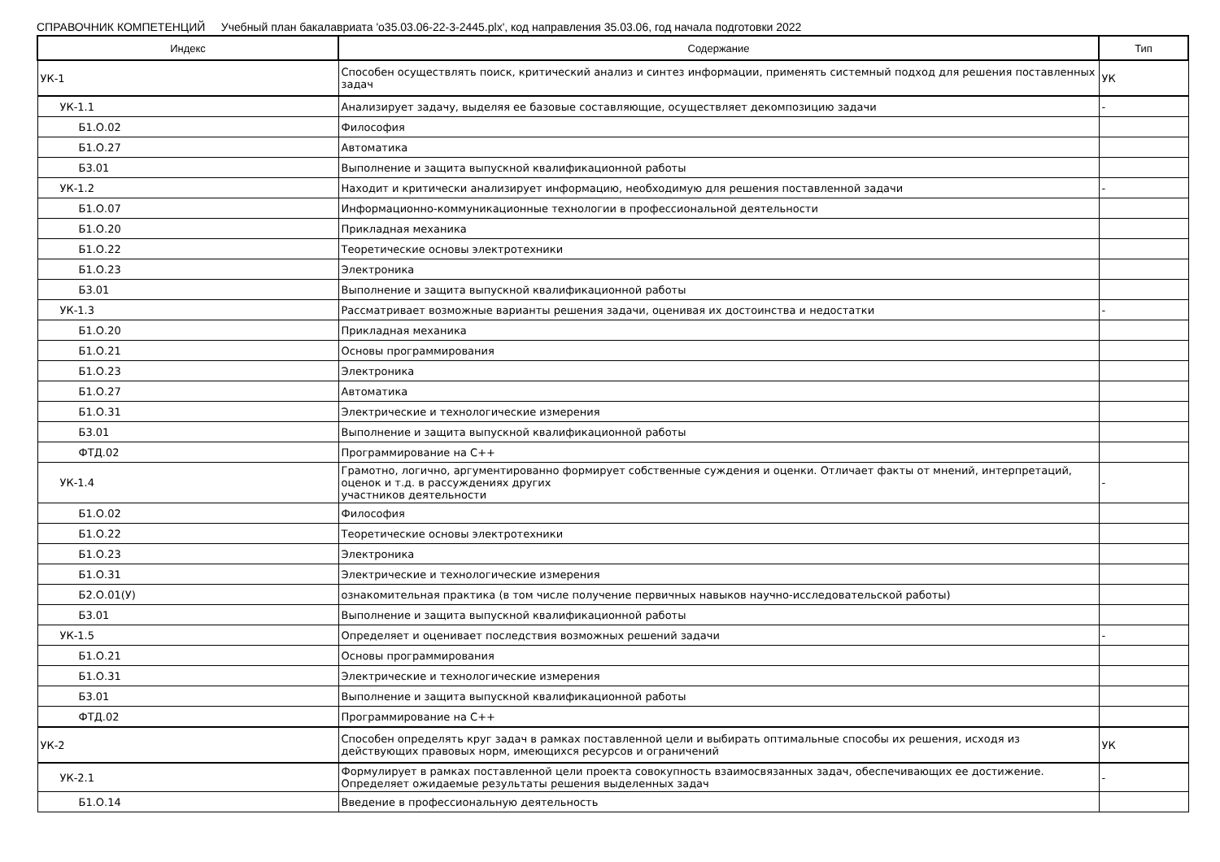СПРАВОЧНИК КОМПЕТЕНЦИЙ Учебный план бакалавриата 'o35.03.06-22-3-2445.plx', код направления 35.03.06, год начала подготовки 2022
| Индекс | Содержание | Тип |
| --- | --- | --- |
| УК-1 | Способен осуществлять поиск, критический анализ и синтез информации, применять системный подход для решения поставленных задач | УК |
| УК-1.1 | Анализирует задачу, выделяя ее базовые составляющие, осуществляет декомпозицию задачи | - |
| Б1.О.02 | Философия | |
| Б1.О.27 | Автоматика | |
| Б3.01 | Выполнение и защита выпускной квалификационной работы | |
| УК-1.2 | Находит и критически анализирует информацию, необходимую для решения поставленной задачи | - |
| Б1.О.07 | Информационно-коммуникационные технологии в профессиональной деятельности | |
| Б1.О.20 | Прикладная механика | |
| Б1.О.22 | Теоретические основы электротехники | |
| Б1.О.23 | Электроника | |
| Б3.01 | Выполнение и защита выпускной квалификационной работы | |
| УК-1.3 | Рассматривает возможные варианты решения задачи, оценивая их достоинства и недостатки | - |
| Б1.О.20 | Прикладная механика | |
| Б1.О.21 | Основы программирования | |
| Б1.О.23 | Электроника | |
| Б1.О.27 | Автоматика | |
| Б1.О.31 | Электрические и технологические измерения | |
| Б3.01 | Выполнение и защита выпускной квалификационной работы | |
| ФТД.02 | Программирование на С++ | |
| УК-1.4 | Грамотно, логично, аргументированно формирует собственные суждения и оценки. Отличает факты от мнений, интерпретаций, оценок и т.д. в рассуждениях других участников деятельности | - |
| Б1.О.02 | Философия | |
| Б1.О.22 | Теоретические основы электротехники | |
| Б1.О.23 | Электроника | |
| Б1.О.31 | Электрические и технологические измерения | |
| Б2.О.01(У) | ознакомительная практика (в том числе получение первичных навыков научно-исследовательской работы) | |
| Б3.01 | Выполнение и защита выпускной квалификационной работы | |
| УК-1.5 | Определяет и оценивает последствия возможных решений задачи | - |
| Б1.О.21 | Основы программирования | |
| Б1.О.31 | Электрические и технологические измерения | |
| Б3.01 | Выполнение и защита выпускной квалификационной работы | |
| ФТД.02 | Программирование на С++ | |
| УК-2 | Способен определять круг задач в рамках поставленной цели и выбирать оптимальные способы их решения, исходя из действующих правовых норм, имеющихся ресурсов и ограничений | УК |
| УК-2.1 | Формулирует в рамках поставленной цели проекта совокупность взаимосвязанных задач, обеспечивающих ее достижение. Определяет ожидаемые результаты решения выделенных задач | - |
| Б1.О.14 | Введение в профессиональную деятельность | |